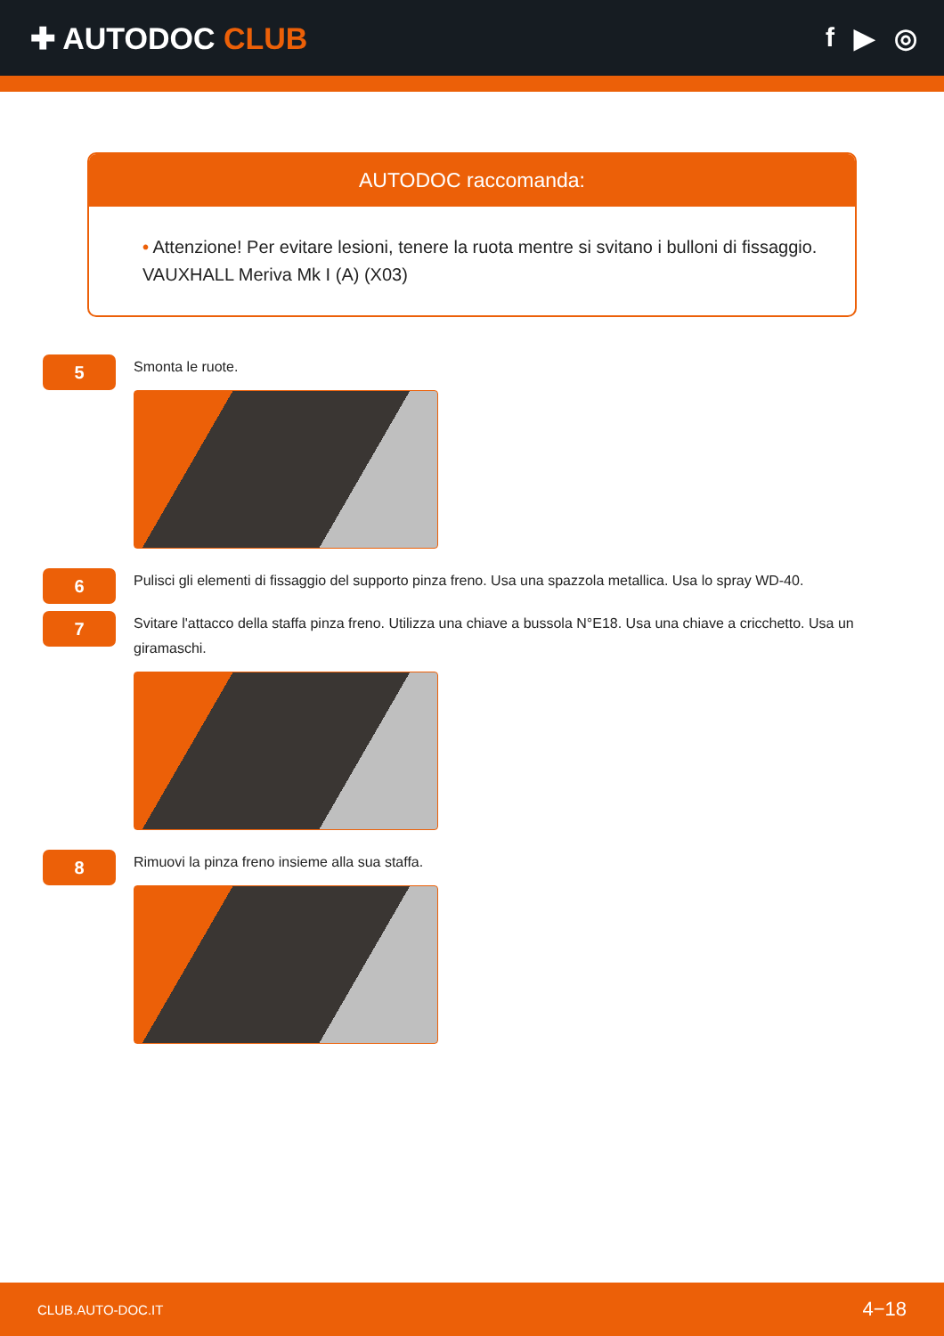✚ AUTODOC CLUB f ▶ ◎
AUTODOC raccomanda:
• Attenzione! Per evitare lesioni, tenere la ruota mentre si svitano i bulloni di fissaggio. VAUXHALL Meriva Mk I (A) (X03)
5
Smonta le ruote.
6
Pulisci gli elementi di fissaggio del supporto pinza freno. Usa una spazzola metallica. Usa lo spray WD-40.
7
Svitare l'attacco della staffa pinza freno. Utilizza una chiave a bussola N°E18. Usa una chiave a cricchetto. Usa un giramaschi.
8
Rimuovi la pinza freno insieme alla sua staffa.
CLUB.AUTO-DOC.IT 4−18